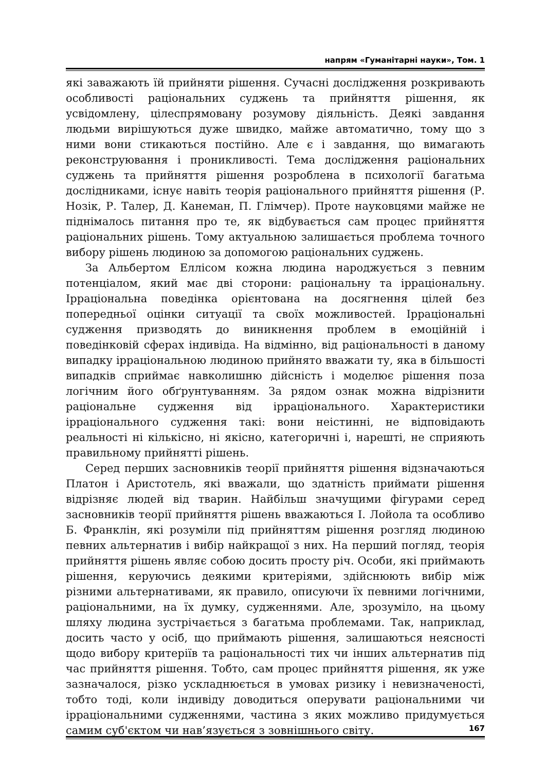напрям «Гуманітарні науки», Том. 1
які заважають їй прийняти рішення. Сучасні дослідження розкривають особливості раціональних суджень та прийняття рішення, як усвідомлену, цілеспрямовану розумову діяльність. Деякі завдання людьми вирішуються дуже швидко, майже автоматично, тому що з ними вони стикаються постійно. Але є і завдання, що вимагають реконструювання і проникливості. Тема дослідження раціональних суджень та прийняття рішення розроблена в психології багатьма дослідниками, існує навіть теорія раціонального прийняття рішення (Р. Нозік, Р. Талер, Д. Канеман, П. Глімчер). Проте науковцями майже не піднімалось питання про те, як відбувається сам процес прийняття раціональних рішень. Тому актуальною залишається проблема точного вибору рішень людиною за допомогою раціональних суджень.
За Альбертом Еллісом кожна людина народжується з певним потенціалом, який має дві сторони: раціональну та ірраціональну. Ірраціональна поведінка орієнтована на досягнення цілей без попередньої оцінки ситуації та своїх можливостей. Ірраціональні судження призводять до виникнення проблем в емоційній і поведінковій сферах індивіда. На відмінно, від раціональності в даному випадку ірраціональною людиною прийнято вважати ту, яка в більшості випадків сприймає навколишню дійсність і моделює рішення поза логічним його обґрунтуванням. За рядом ознак можна відрізнити раціональне судження від ірраціонального. Характеристики ірраціонального судження такі: вони неістинні, не відповідають реальності ні кількісно, ні якісно, категоричні і, нарешті, не сприяють правильному прийнятті рішень.
Серед перших засновників теорії прийняття рішення відзначаються Платон і Аристотель, які вважали, що здатність приймати рішення відрізняє людей від тварин. Найбільш значущими фігурами серед засновників теорії прийняття рішень вважаються І. Лойола та особливо Б. Франклін, які розуміли під прийняттям рішення розгляд людиною певних альтернатив і вибір найкращої з них. На перший погляд, теорія прийняття рішень являє собою досить просту річ. Особи, які приймають рішення, керуючись деякими критеріями, здійснюють вибір між різними альтернативами, як правило, описуючи їх певними логічними, раціональними, на їх думку, судженнями. Але, зрозуміло, на цьому шляху людина зустрічається з багатьма проблемами. Так, наприклад, досить часто у осіб, що приймають рішення, залишаються неясності щодо вибору критеріїв та раціональності тих чи інших альтернатив під час прийняття рішення. Тобто, сам процес прийняття рішення, як уже зазначалося, різко ускладнюється в умовах ризику і невизначеності, тобто тоді, коли індивіду доводиться оперувати раціональними чи ірраціональними судженнями, частина з яких можливо придумується самим суб'єктом чи нав’язується з зовнішнього світу.
167